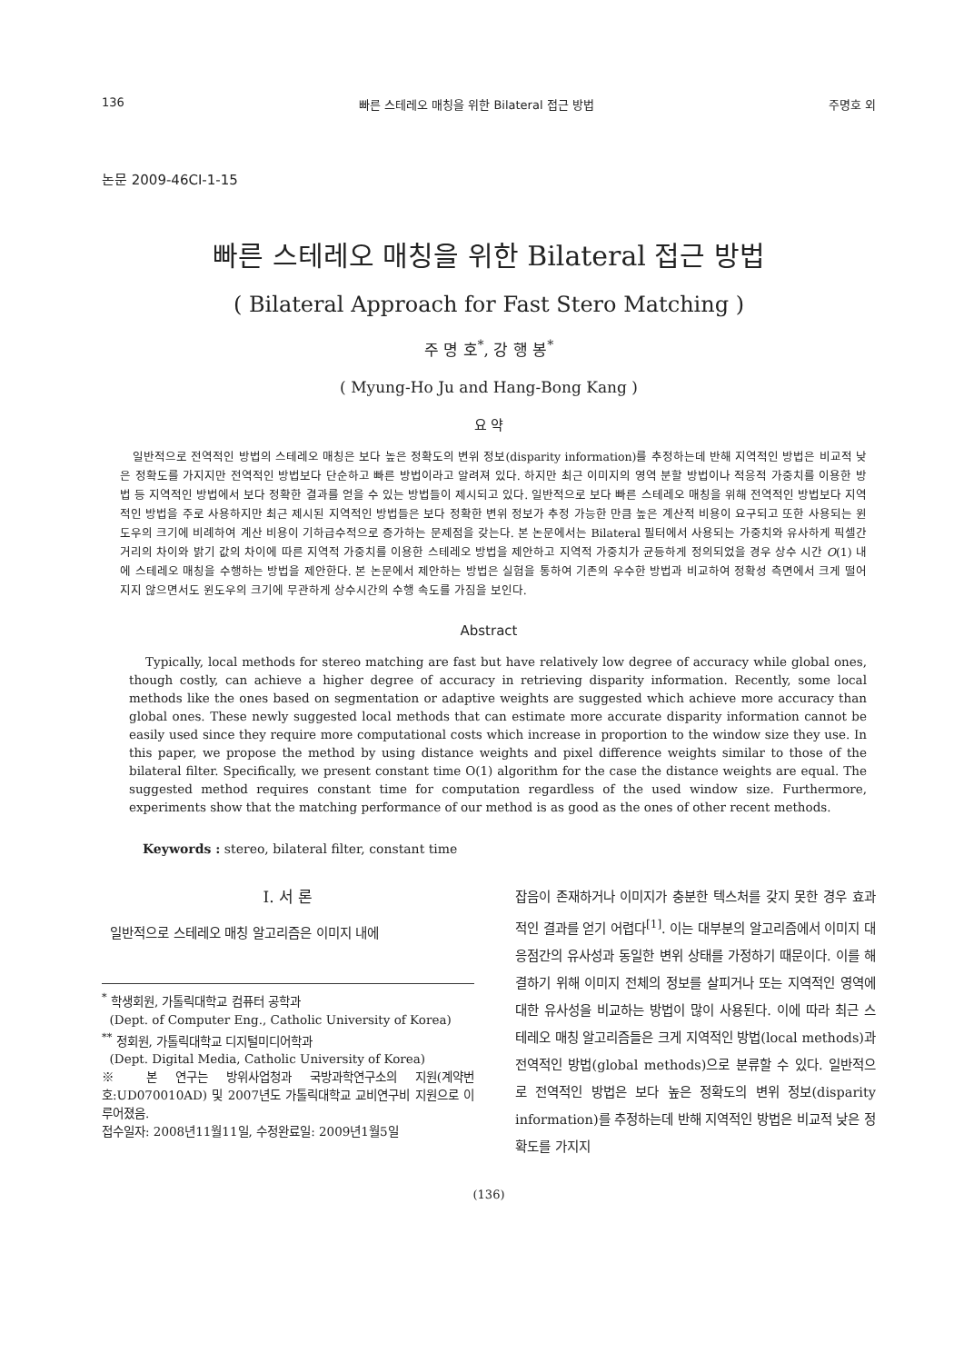136 빠른 스테레오 매칭을 위한 Bilateral 접근 방법 주명호 외
논문 2009-46CI-1-15
빠른 스테레오 매칭을 위한 Bilateral 접근 방법
( Bilateral Approach for Fast Stero Matching )
주 명 호<sup>*</sup>, 강 행 봉<sup>*</sup>
( Myung-Ho Ju and Hang-Bong Kang )
요 약
일반적으로 전역적인 방법의 스테레오 매칭은 보다 높은 정확도의 변위 정보(disparity information)를 추정하는데 반해 지역적인 방법은 비교적 낮은 정확도를 가지지만 전역적인 방법보다 단순하고 빠른 방법이라고 알려져 있다. 하지만 최근 이미지의 영역 분할 방법이나 적응적 가중치를 이용한 방법 등 지역적인 방법에서 보다 정확한 결과를 얻을 수 있는 방법들이 제시되고 있다. 일반적으로 보다 빠른 스테레오 매칭을 위해 전역적인 방법보다 지역적인 방법을 주로 사용하지만 최근 제시된 지역적인 방법들은 보다 정확한 변위 정보가 추정 가능한 만큼 높은 계산적 비용이 요구되고 또한 사용되는 윈도우의 크기에 비례하여 계산 비용이 기하급수적으로 증가하는 문제점을 갖는다. 본 논문에서는 Bilateral 필터에서 사용되는 가중치와 유사하게 픽셀간 거리의 차이와 밝기 값의 차이에 따른 지역적 가중치를 이용한 스테레오 방법을 제안하고 지역적 가중치가 균등하게 정의되었을 경우 상수 시간 O(1) 내에 스테레오 매칭을 수행하는 방법을 제안한다. 본 논문에서 제안하는 방법은 실험을 통하여 기존의 우수한 방법과 비교하여 정확성 측면에서 크게 떨어지지 않으면서도 윈도우의 크기에 무관하게 상수시간의 수행 속도를 가짐을 보인다.
Abstract
Typically, local methods for stereo matching are fast but have relatively low degree of accuracy while global ones, though costly, can achieve a higher degree of accuracy in retrieving disparity information. Recently, some local methods like the ones based on segmentation or adaptive weights are suggested which achieve more accuracy than global ones. These newly suggested local methods that can estimate more accurate disparity information cannot be easily used since they require more computational costs which increase in proportion to the window size they use. In this paper, we propose the method by using distance weights and pixel difference weights similar to those of the bilateral filter. Specifically, we present constant time O(1) algorithm for the case the distance weights are equal. The suggested method requires constant time for computation regardless of the used window size. Furthermore, experiments show that the matching performance of our method is as good as the ones of other recent methods.
Keywords : stereo, bilateral filter, constant time
Ⅰ. 서 론
일반적으로 스테레오 매칭 알고리즘은 이미지 내에
<sup>*</sup> 학생회원, 가톨릭대학교 컴퓨터 공학과
(Dept. of Computer Eng., Catholic University of Korea)
<sup>**</sup> 정회원, 가톨릭대학교 디지털미디어학과
(Dept. Digital Media, Catholic University of Korea)
※ 본 연구는 방위사업청과 국방과학연구소의 지원(계약번호:UD070010AD) 및 2007년도 가톨릭대학교 교비연구비 지원으로 이루어졌음.
접수일자: 2008년11월11일, 수정완료일: 2009년1월5일
잡음이 존재하거나 이미지가 충분한 텍스처를 갖지 못한 경우 효과적인 결과를 얻기 어렵다<sup>[1]</sup>. 이는 대부분의 알고리즘에서 이미지 대응점간의 유사성과 동일한 변위 상태를 가정하기 때문이다. 이를 해결하기 위해 이미지 전체의 정보를 살피거나 또는 지역적인 영역에 대한 유사성을 비교하는 방법이 많이 사용된다. 이에 따라 최근 스테레오 매칭 알고리즘들은 크게 지역적인 방법(local methods)과 전역적인 방법(global methods)으로 분류할 수 있다. 일반적으로 전역적인 방법은 보다 높은 정확도의 변위 정보(disparity information)를 추정하는데 반해 지역적인 방법은 비교적 낮은 정확도를 가지지
(136)